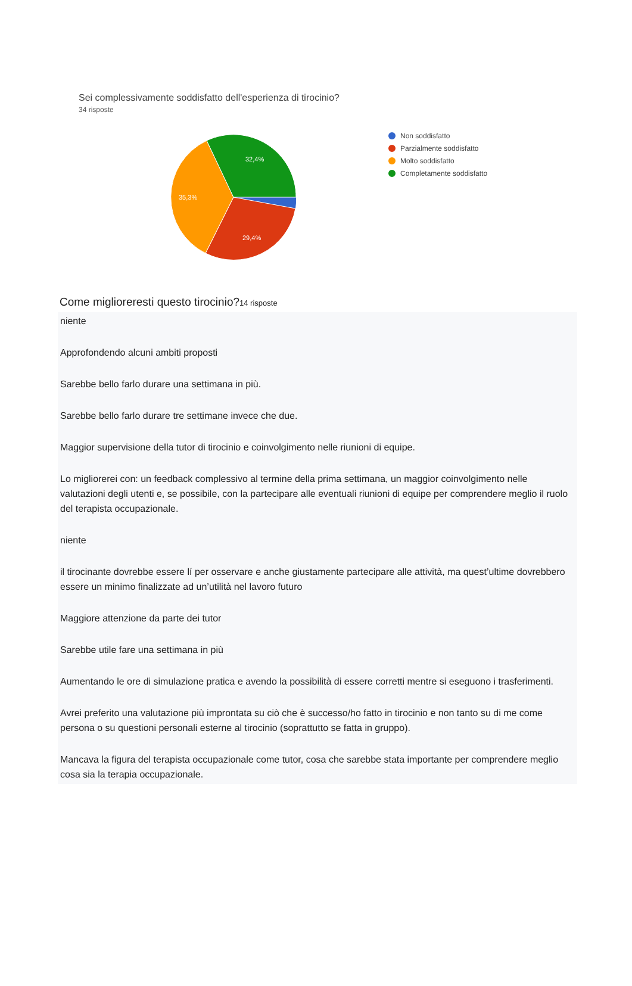Sei complessivamente soddisfatto dell'esperienza di tirocinio?
34 risposte
32,4%
35,3%
29,4%
Non soddisfatto
Parzialmente soddisfatto
Molto soddisfatto
Completamente soddisfatto
Come miglioreresti questo tirocinio?14 risposte
niente
Approfondendo alcuni ambiti proposti
Sarebbe bello farlo durare una settimana in più.
Sarebbe bello farlo durare tre settimane invece che due.
Maggior supervisione della tutor di tirocinio e coinvolgimento nelle riunioni di equipe.
Lo migliorerei con: un feedback complessivo al termine della prima settimana, un maggior coinvolgimento nelle valutazioni degli utenti e, se possibile, con la partecipare alle eventuali riunioni di equipe per comprendere meglio il ruolo del terapista occupazionale.
niente
il tirocinante dovrebbe essere lí per osservare e anche giustamente partecipare alle attività, ma quest’ultime dovrebbero essere un minimo finalizzate ad un’utilità nel lavoro futuro
Maggiore attenzione da parte dei tutor
Sarebbe utile fare una settimana in più
Aumentando le ore di simulazione pratica e avendo la possibilità di essere corretti mentre si eseguono i trasferimenti.
Avrei preferito una valutazione più improntata su ciò che è successo/ho fatto in tirocinio e non tanto su di me come persona o su questioni personali esterne al tirocinio (soprattutto se fatta in gruppo).
Mancava la figura del terapista occupazionale come tutor, cosa che sarebbe stata importante per comprendere meglio cosa sia la terapia occupazionale.